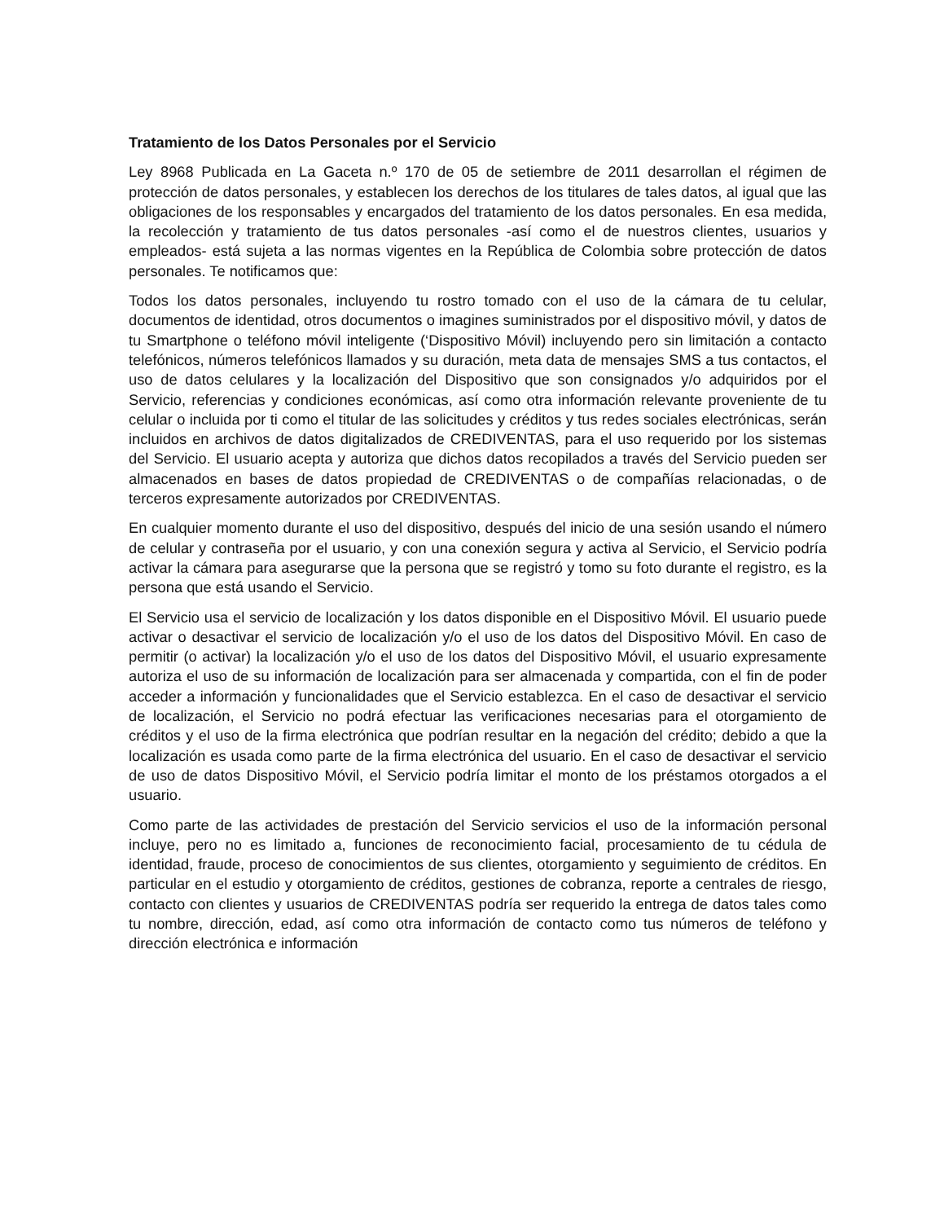Tratamiento de los Datos Personales por el Servicio
Ley 8968 Publicada en La Gaceta n.º 170 de 05 de setiembre de 2011 desarrollan el régimen de protección de datos personales, y establecen los derechos de los titulares de tales datos, al igual que las obligaciones de los responsables y encargados del tratamiento de los datos personales. En esa medida, la recolección y tratamiento de tus datos personales -así como el de nuestros clientes, usuarios y empleados- está sujeta a las normas vigentes en la República de Colombia sobre protección de datos personales. Te notificamos que:
Todos los datos personales, incluyendo tu rostro tomado con el uso de la cámara de tu celular, documentos de identidad, otros documentos o imagines suministrados por el dispositivo móvil, y datos de tu Smartphone o teléfono móvil inteligente (‘Dispositivo Móvil) incluyendo pero sin limitación a contacto telefónicos, números telefónicos llamados y su duración, meta data de mensajes SMS a tus contactos, el uso de datos celulares y la localización del Dispositivo que son consignados y/o adquiridos por el Servicio, referencias y condiciones económicas, así como otra información relevante proveniente de tu celular o incluida por ti como el titular de las solicitudes y créditos y tus redes sociales electrónicas, serán incluidos en archivos de datos digitalizados de CREDIVENTAS, para el uso requerido por los sistemas del Servicio. El usuario acepta y autoriza que dichos datos recopilados a través del Servicio pueden ser almacenados en bases de datos propiedad de CREDIVENTAS o de compañías relacionadas, o de terceros expresamente autorizados por CREDIVENTAS.
En cualquier momento durante el uso del dispositivo, después del inicio de una sesión usando el número de celular y contraseña por el usuario, y con una conexión segura y activa al Servicio, el Servicio podría activar la cámara para asegurarse que la persona que se registró y tomo su foto durante el registro, es la persona que está usando el Servicio.
El Servicio usa el servicio de localización y los datos disponible en el Dispositivo Móvil. El usuario puede activar o desactivar el servicio de localización y/o el uso de los datos del Dispositivo Móvil. En caso de permitir (o activar) la localización y/o el uso de los datos del Dispositivo Móvil, el usuario expresamente autoriza el uso de su información de localización para ser almacenada y compartida, con el fin de poder acceder a información y funcionalidades que el Servicio establezca. En el caso de desactivar el servicio de localización, el Servicio no podrá efectuar las verificaciones necesarias para el otorgamiento de créditos y el uso de la firma electrónica que podrían resultar en la negación del crédito; debido a que la localización es usada como parte de la firma electrónica del usuario. En el caso de desactivar el servicio de uso de datos Dispositivo Móvil, el Servicio podría limitar el monto de los préstamos otorgados a el usuario.
Como parte de las actividades de prestación del Servicio servicios el uso de la información personal incluye, pero no es limitado a, funciones de reconocimiento facial, procesamiento de tu cédula de identidad, fraude, proceso de conocimientos de sus clientes, otorgamiento y seguimiento de créditos. En particular en el estudio y otorgamiento de créditos, gestiones de cobranza, reporte a centrales de riesgo, contacto con clientes y usuarios de CREDIVENTAS podría ser requerido la entrega de datos tales como tu nombre, dirección, edad, así como otra información de contacto como tus números de teléfono y dirección electrónica e información